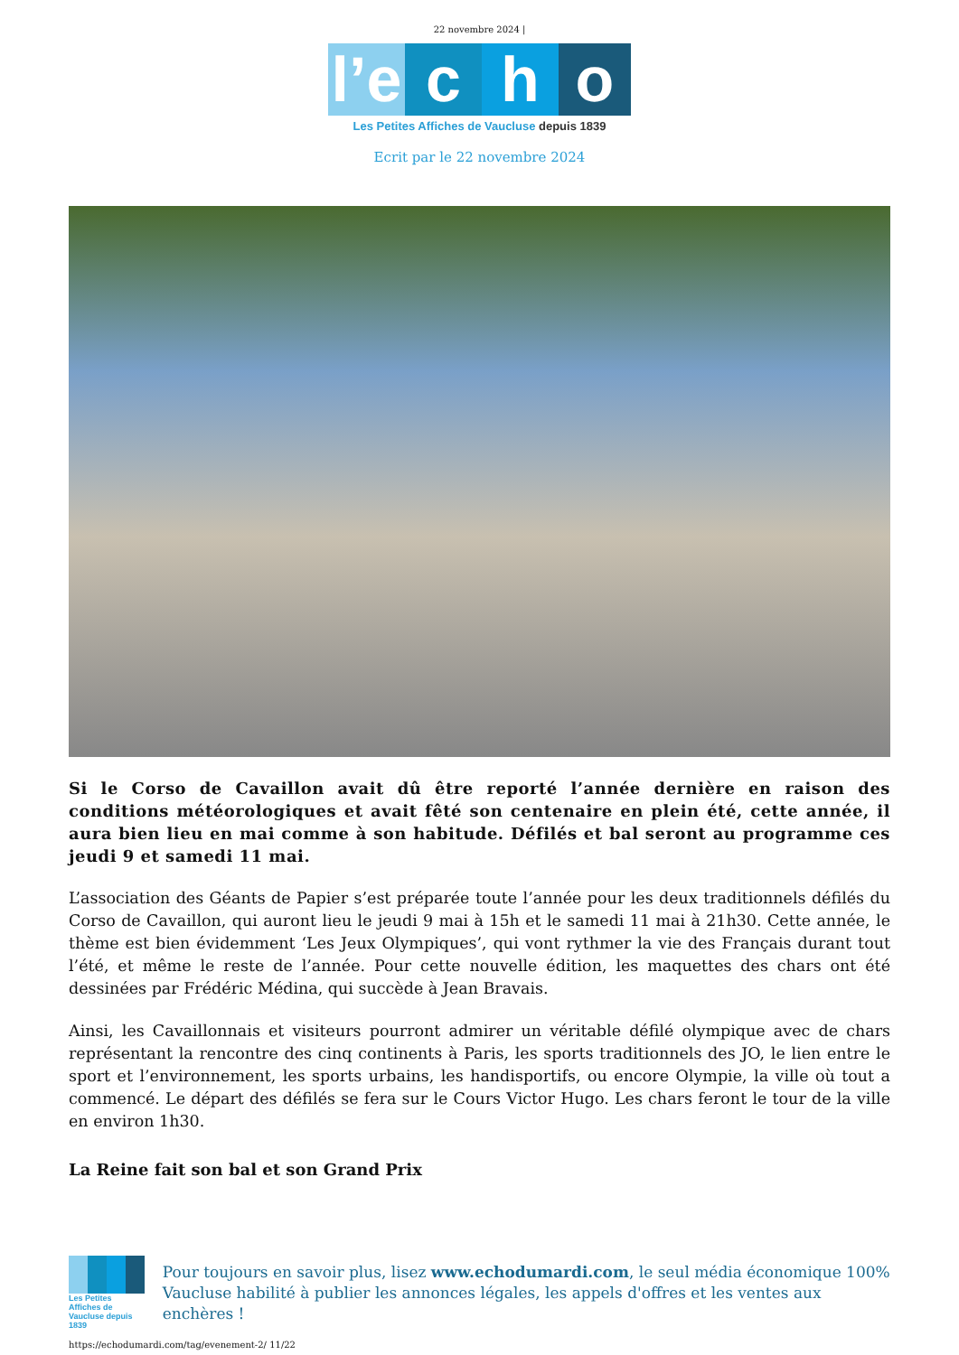22 novembre 2024 |
l’e
c
h
o
Les Petites Affiches de Vaucluse depuis 1839
Ecrit par le 22 novembre 2024
Si le Corso de Cavaillon avait dû être reporté l’année dernière en raison des conditions météorologiques et avait fêté son centenaire en plein été, cette année, il aura bien lieu en mai comme à son habitude. Défilés et bal seront au programme ces jeudi 9 et samedi 11 mai.
L’association des Géants de Papier s’est préparée toute l’année pour les deux traditionnels défilés du Corso de Cavaillon, qui auront lieu le jeudi 9 mai à 15h et le samedi 11 mai à 21h30. Cette année, le thème est bien évidemment ‘Les Jeux Olympiques’, qui vont rythmer la vie des Français durant tout l’été, et même le reste de l’année. Pour cette nouvelle édition, les maquettes des chars ont été dessinées par Frédéric Médina, qui succède à Jean Bravais.
Ainsi, les Cavaillonnais et visiteurs pourront admirer un véritable défilé olympique avec de chars représentant la rencontre des cinq continents à Paris, les sports traditionnels des JO, le lien entre le sport et l’environnement, les sports urbains, les handisportifs, ou encore Olympie, la ville où tout a commencé. Le départ des défilés se fera sur le Cours Victor Hugo. Les chars feront le tour de la ville en environ 1h30.
La Reine fait son bal et son Grand Prix
Les Petites Affiches de Vaucluse depuis 1839
Pour toujours en savoir plus, lisez www.echodumardi.com, le seul média économique 100% Vaucluse habilité à publier les annonces légales, les appels d'offres et les ventes aux enchères !
https://echodumardi.com/tag/evenement-2/ 11/22